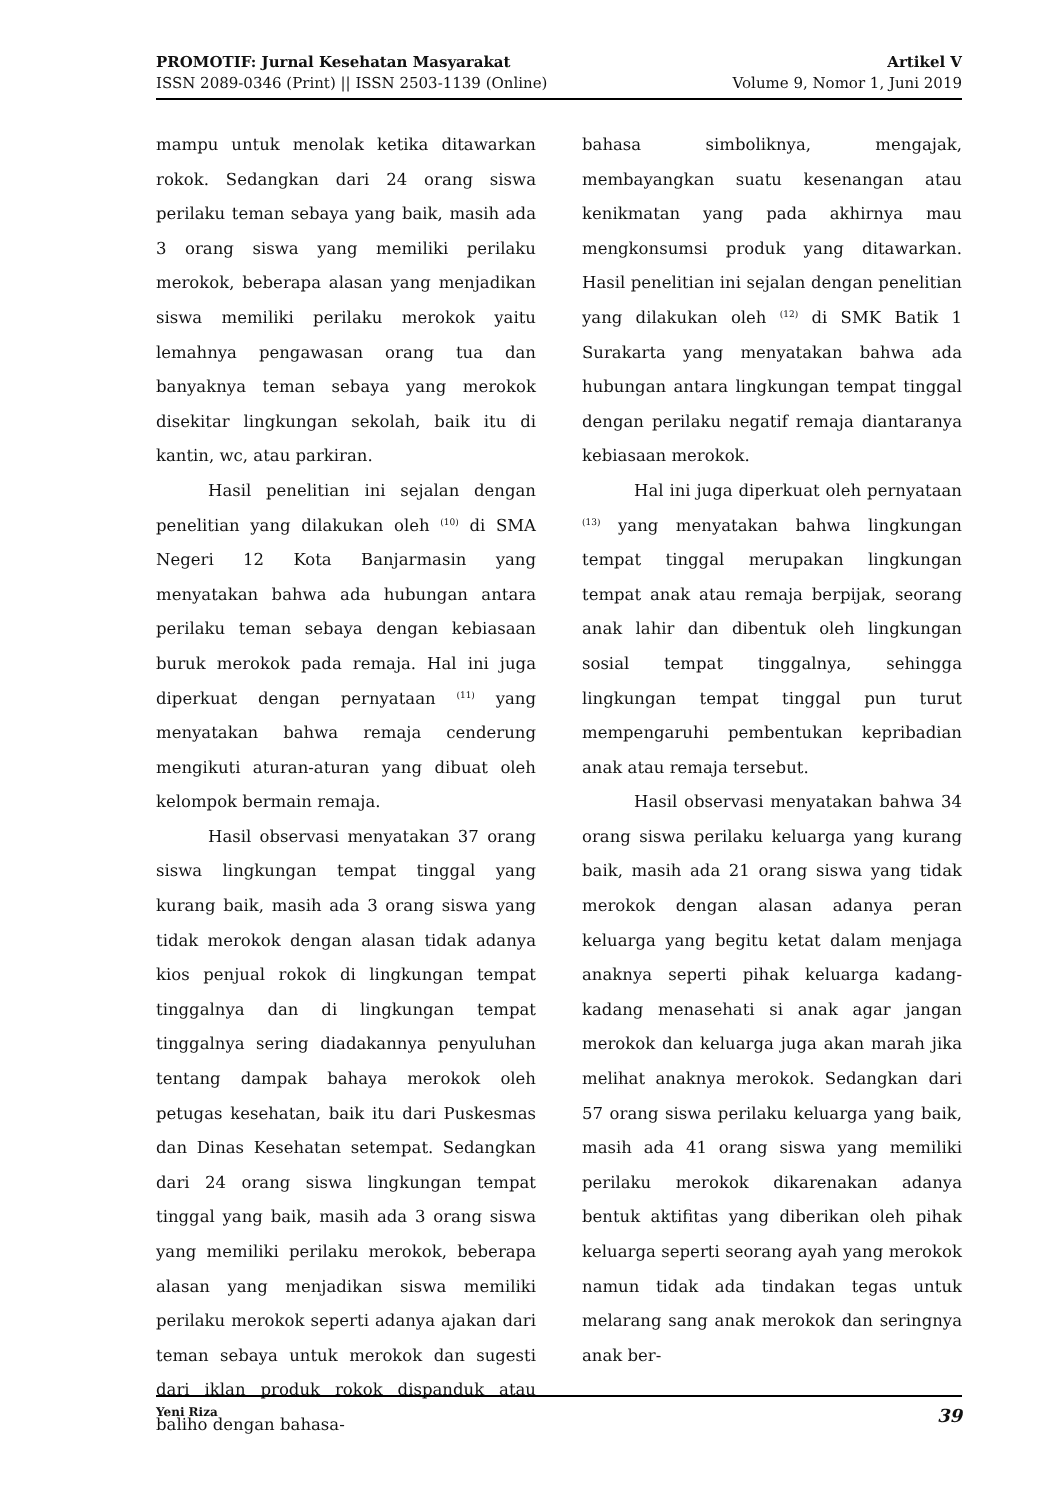PROMOTIF: Jurnal Kesehatan Masyarakat
ISSN 2089-0346 (Print) || ISSN 2503-1139 (Online)
Artikel V
Volume 9, Nomor 1, Juni 2019
mampu untuk menolak ketika ditawarkan rokok. Sedangkan dari 24 orang siswa perilaku teman sebaya yang baik, masih ada 3 orang siswa yang memiliki perilaku merokok, beberapa alasan yang menjadikan siswa memiliki perilaku merokok yaitu lemahnya pengawasan orang tua dan banyaknya teman sebaya yang merokok disekitar lingkungan sekolah, baik itu di kantin, wc, atau parkiran.
Hasil penelitian ini sejalan dengan penelitian yang dilakukan oleh <sup>(10)</sup> di SMA Negeri 12 Kota Banjarmasin yang menyatakan bahwa ada hubungan antara perilaku teman sebaya dengan kebiasaan buruk merokok pada remaja. Hal ini juga diperkuat dengan pernyataan <sup>(11)</sup> yang menyatakan bahwa remaja cenderung mengikuti aturan-aturan yang dibuat oleh kelompok bermain remaja.
Hasil observasi menyatakan 37 orang siswa lingkungan tempat tinggal yang kurang baik, masih ada 3 orang siswa yang tidak merokok dengan alasan tidak adanya kios penjual rokok di lingkungan tempat tinggalnya dan di lingkungan tempat tinggalnya sering diadakannya penyuluhan tentang dampak bahaya merokok oleh petugas kesehatan, baik itu dari Puskesmas dan Dinas Kesehatan setempat. Sedangkan dari 24 orang siswa lingkungan tempat tinggal yang baik, masih ada 3 orang siswa yang memiliki perilaku merokok, beberapa alasan yang menjadikan siswa memiliki perilaku merokok seperti adanya ajakan dari teman sebaya untuk merokok dan sugesti dari iklan produk rokok dispanduk atau baliho dengan bahasa-
bahasa simboliknya, mengajak, membayangkan suatu kesenangan atau kenikmatan yang pada akhirnya mau mengkonsumsi produk yang ditawarkan. Hasil penelitian ini sejalan dengan penelitian yang dilakukan oleh <sup>(12)</sup> di SMK Batik 1 Surakarta yang menyatakan bahwa ada hubungan antara lingkungan tempat tinggal dengan perilaku negatif remaja diantaranya kebiasaan merokok.
Hal ini juga diperkuat oleh pernyataan <sup>(13)</sup> yang menyatakan bahwa lingkungan tempat tinggal merupakan lingkungan tempat anak atau remaja berpijak, seorang anak lahir dan dibentuk oleh lingkungan sosial tempat tinggalnya, sehingga lingkungan tempat tinggal pun turut mempengaruhi pembentukan kepribadian anak atau remaja tersebut.
Hasil observasi menyatakan bahwa 34 orang siswa perilaku keluarga yang kurang baik, masih ada 21 orang siswa yang tidak merokok dengan alasan adanya peran keluarga yang begitu ketat dalam menjaga anaknya seperti pihak keluarga kadang-kadang menasehati si anak agar jangan merokok dan keluarga juga akan marah jika melihat anaknya merokok. Sedangkan dari 57 orang siswa perilaku keluarga yang baik, masih ada 41 orang siswa yang memiliki perilaku merokok dikarenakan adanya bentuk aktifitas yang diberikan oleh pihak keluarga seperti seorang ayah yang merokok namun tidak ada tindakan tegas untuk melarang sang anak merokok dan seringnya anak ber-
Yeni Riza 39